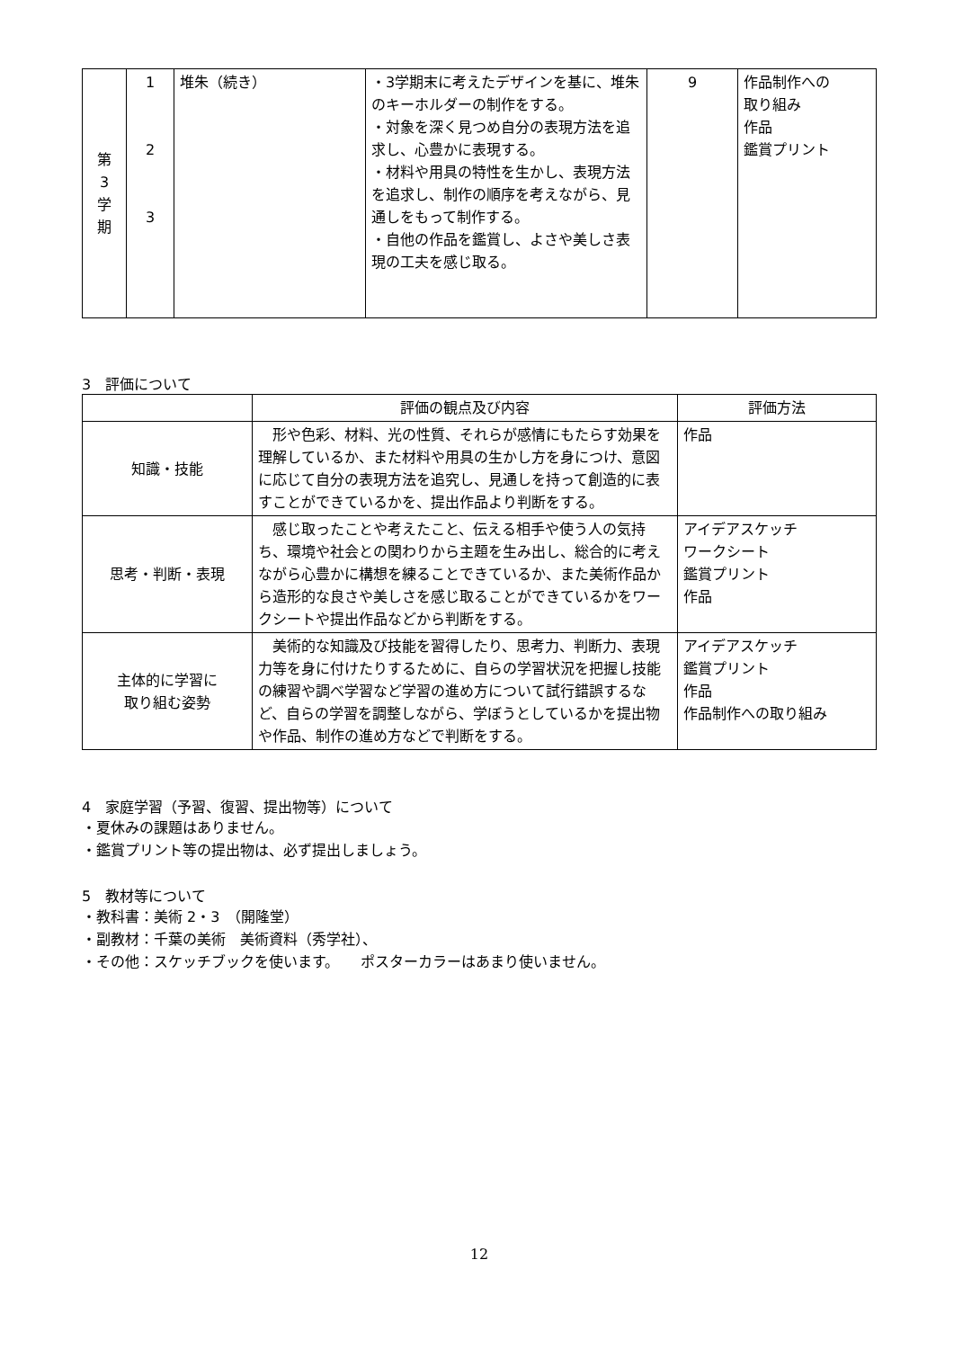| 第 3 学 期 | 1 2 3 | 堆朱（続き） | ・3学期末に考えたデザインを基に、堆朱のキーホルダーの制作をする。 ・対象を深く見つめ自分の表現方法を追求し、心豊かに表現する。 ・材料や用具の特性を生かし、表現方法を追求し、制作の順序を考えながら、見通しをもって制作する。 ・自他の作品を鑑賞し、よさや美しさ表現の工夫を感じ取る。 | 9 | 作品制作への 取り組み 作品 鑑賞プリント |
3　評価について
| | 評価の観点及び内容 | 評価方法 |
| --- | --- | --- |
| 知識・技能 | 形や色彩、材料、光の性質、それらが感情にもたらす効果を理解しているか、また材料や用具の生かし方を身につけ、意図に応じて自分の表現方法を追究し、見通しを持って創造的に表すことができているかを、提出作品より判断をする。 | 作品 |
| 思考・判断・表現 | 感じ取ったことや考えたこと、伝える相手や使う人の気持ち、環境や社会との関わりから主題を生み出し、総合的に考えながら心豊かに構想を練ることできているか、また美術作品から造形的な良さや美しさを感じ取ることができているかをワークシートや提出作品などから判断をする。 | アイデアスケッチ ワークシート 鑑賞プリント 作品 |
| 主体的に学習に 取り組む姿勢 | 美術的な知識及び技能を習得したり、思考力、判断力、表現力等を身に付けたりするために、自らの学習状況を把握し技能の練習や調べ学習など学習の進め方について試行錯誤するなど、自らの学習を調整しながら、学ぼうとしているかを提出物や作品、制作の進め方などで判断をする。 | アイデアスケッチ 鑑賞プリント 作品 作品制作への取り組み |
4　家庭学習（予習、復習、提出物等）について
・夏休みの課題はありません。
・鑑賞プリント等の提出物は、必ず提出しましょう。
5　教材等について
・教科書：美術 2・3　（開隆堂）
・副教材：千葉の美術　美術資料（秀学社）、
・その他：スケッチブックを使います。　　ポスターカラーはあまり使いません。
12